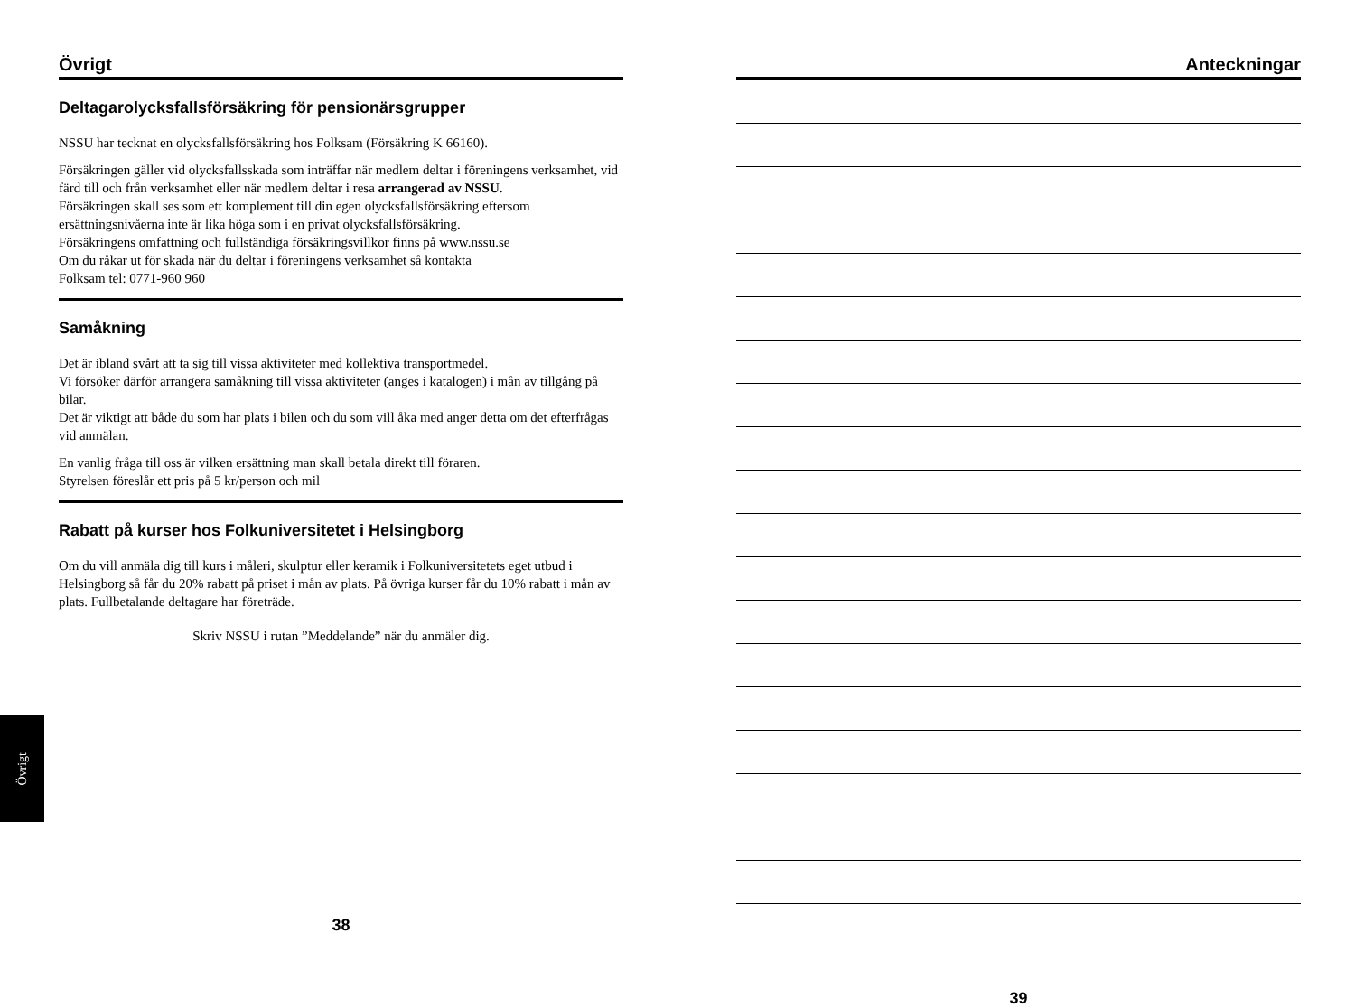Övrigt
Deltagarolycksfallsförsäkring för pensionärsgrupper
NSSU har tecknat en olycksfallsförsäkring hos Folksam (Försäkring K 66160).
Försäkringen gäller vid olycksfallsskada som inträffar när medlem deltar i föreningens verksamhet, vid färd till och från verksamhet eller när medlem deltar i resa arrangerad av NSSU.
Försäkringen skall ses som ett komplement till din egen olycksfallsförsäkring eftersom ersättningsnivåerna inte är lika höga som i en privat olycksfallsförsäkring.
Försäkringens omfattning och fullständiga försäkringsvillkor finns på www.nssu.se
Om du råkar ut för skada när du deltar i föreningens verksamhet så kontakta
Folksam tel: 0771-960 960
Samåkning
Det är ibland svårt att ta sig till vissa aktiviteter med kollektiva transportmedel.
Vi försöker därför arrangera samåkning till vissa aktiviteter (anges i katalogen) i mån av tillgång på bilar.
Det är viktigt att både du som har plats i bilen och du som vill åka med anger detta om det efterfrågas vid anmälan.
En vanlig fråga till oss är vilken ersättning man skall betala direkt till föraren.
Styrelsen föreslår ett pris på 5 kr/person och mil
Rabatt på kurser hos Folkuniversitetet i Helsingborg
Om du vill anmäla dig till kurs i måleri, skulptur eller keramik i Folkuniversitetets eget utbud i Helsingborg så får du 20% rabatt på priset i mån av plats. På övriga kurser får du 10% rabatt i mån av plats. Fullbetalande deltagare har företräde.
Skriv NSSU i rutan ”Meddelande” när du anmäler dig.
Övrigt
38
Anteckningar
39